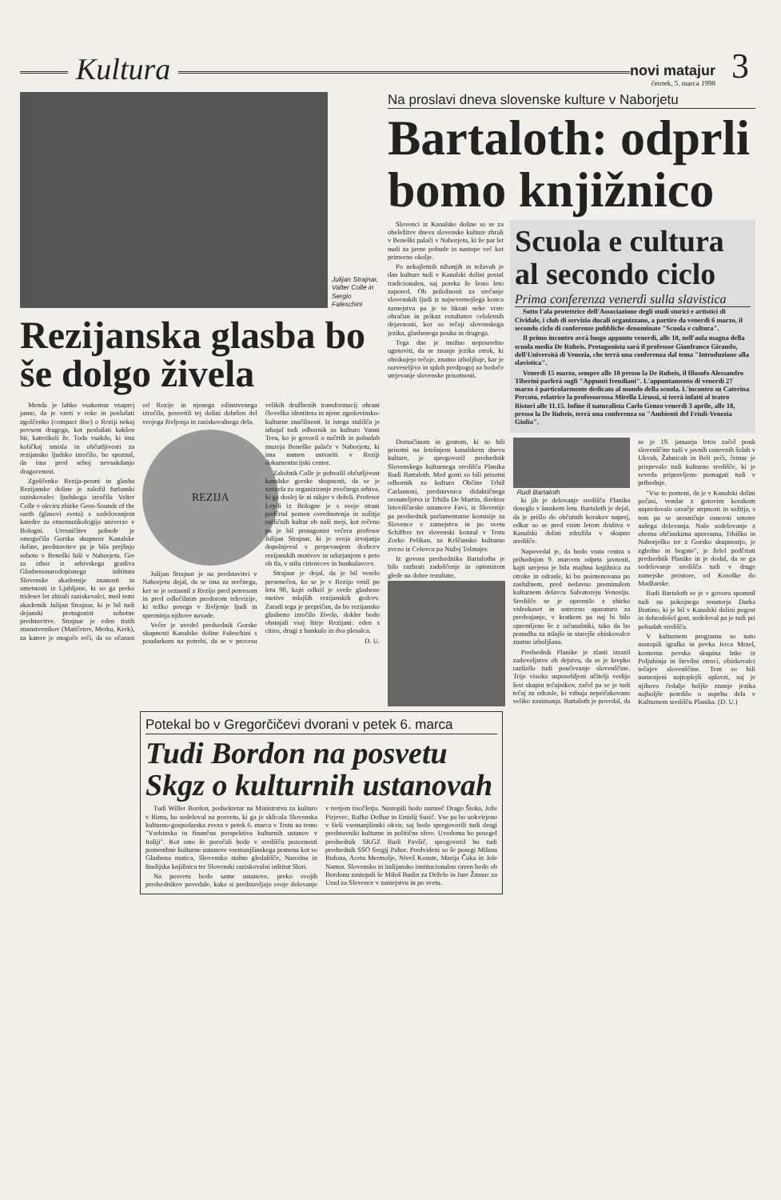Kultura
novi matajur
četrtek, 5. marca 1998
3
Julijan Strajnar, Valter Colle in Sergio Faleschini
Rezijanska glasba bo še dolgo živela
Menda je lahko vsakomur vnaprej jasno, da je vzeti v roke in poslušati zgoščenko (compact disc) o Reziji nekaj povsem drugega, kot poslušati kakšen hit, katerikoli že. Toda vsakdo, ki ima količkaj smisla in občutljivosti za rezijansko ljudsko izročilo, bo spoznal, da ima pred seboj nevsakdanjo dragocenost.
Zgoščenko Rezija-pesmi in glasba Rezijanske doline je založil furlanski raziskovalec ljudskega izročila Valter Colle v okviru zbirke Geos-Sounds of the earth (glasovi sveta) s sodelovanjem katedre za etnomuzikologijo univerze v Bologni. Uresničitev pobude je omogočila Gorska skupnost Kanalske doline, predstavitev pa je bila prejšnjo soboto v Beneški hiši v Naborjetu. Gre za izbor iz arhivskega gradiva Glasbenonarodopisnega inštituta Slovenske akademije znanosti in umetnosti iz Ljubljane, ki so ga preko trideset let zbirali raziskovalci, med temi akademik Julijan Strajnar, ki je bil tudi dejanski protagonist sobotne predstavitve. Strajnar je eden tistih znanstvenikov (Matičetov, Merku, Krek), za katere je mogoče reči, da so očarani od Rezije in njenega edinstvenega izročila, posvetili tej dolini dobršen del svojega življenja in raziskovalnega dela.
REZIJA
Julijan Strajnar je na predstavitvi v Naborjetu dejal, da se ima za srečnega, ker se je seznanil z Rezijo pred potresom in pred odločilnim prodorom televizije, ki težko posega v življenje ljudi in spreminja njihove navade.
Večer je uvedel predsednik Gorske skupnosti Kanalske doline Faleschini s poudarkom na potrebi, da se v procesu velikih družbenih transformacij ohrani človeška identiteta in njene zgodovinsko-kulturne značilnosti. Iz istega stališča je izhajal tudi odbornik za kulturo Vanni Treu, ko je govoril o načrtih in pobudah muzeja Beneške palače v Naborjetu, ki ima namen ustvariti v Reziji dokumentacijski center.
Založnik Colle je pohvalil občutljivost kanalske gorske skupnosti, da se je zavzela za organiziranje zvočnega arhiva, ki ga doslej še ni nikjer v deželi. Profesor Leydi iz Bologne je s svoje strani podčrtal pomen ovrednotenja in sožitja različnih kultur ob naši meji, kot rečeno pa je bil protagonist večera profesor Julijan Strajnar, ki je svoja izvajanja dopolnjeval s prepevanjem drobcev rezijanskih motivov in udarjanjem s peto ob tla, v stilu citiravcev in bunkulavcev.
Strajnar je dejal, da je bil veselo presenečen, ko se je v Rezijo vrnil po letu 90, kajti odkril je sveže glasbene motive mlajših rezijanskih godcev. Zaradi tega je prepričan, da bo rezijansko glasbeno izročilo živelo, dokler bodo obstajali vsaj štirje Rezijani: eden s citiro, drugi z bunkulo in dva plesalca.
D. U.
Na proslavi dneva slovenske kulture v Naborjetu
Bartaloth: odprli bomo knjižnico
Slovenci iz Kanalske doline so se za obeležitev dneva slovenske kulture zbrali v Beneški palači v Naborjetu, ki že par let nudi za javne pobude in nastope več kot primerno okolje.
Po nekajletnih nihanjih in težavah je dan kulture tudi v Kanalski dolini postal tradicionalen, saj poteka že šesto leto zapored. Ob priložnosti za srečanje slovenskih ljudi iz najsevernejšega konca zamejstva pa je to hkrati neke vrste obračun in prikaz rezultatov celoletnih dejavnosti, kot so tečaji slovenskega jezika, glasbenega pouka in drugega.
Tega dne je možno neposredno ugotoviti, da se znanje jezika otrok, ki obiskujejo tečaje, znatno izboljšuje, kar je razveseljivo in sploh predpogoj za bodoče utrjevanje slovenske prisotnosti.
Scuola e cultura al secondo ciclo
Prima conferenza venerdì sulla slavistica
Sotto l'ala protettrice dell'Associazione degli studi storici e artistici di Cividale, i club di servizio ducali organizzano, a partire da venerdì 6 marzo, il secondo ciclo di conferenze pubbliche denominate "Scuola e cultura".
Il primo incontro avrà luogo appunto venerdì, alle 18, nell'aula magna della scuola media De Rubeis. Protagonista sarà il professor Gianfranco Giraudo, dell'Università di Venezia, che terrà una conferenza dal tema "Introduzione alla slavistica".
Venerdì 15 marzo, sempre alle 18 presso la De Rubeis, il filosofo Alessandro Tiberini parlerà sugli "Appunti freudiani". L'appuntamento di venerdì 27 marzo è particolarmente dedicato al mondo della scuola. L'incontro su Caterina Percoto, relatrice la professoressa Mirella Lirussi, si terrà infatti al teatro Ristori alle 11.15. Infine il naturalista Carlo Genzo venerdì 3 aprile, alle 18, presso la De Rubeis, terrà una conferenza su "Ambienti del Friuli-Venezia Giulia".
Domačinom in gostom, ki so bili prisotni na letošnjem kanalskem dnevu kulture, je spregovoril predsednik Slovenskega kulturnega središča Planika Rudi Bartaloth. Med gosti so bili prisotni odbornik za kulturo Občine Trbiž Carlantoni, predstavnica didaktičnega ravnateljstva iz Trbiža De Martin, direktor letoviščarske ustanove Favi, iz Slovenije pa predsednik parlamentarne komisije za Slovence v zamejstvu in po svetu Schiffrer ter slovenski konzul v Trstu Zorko Pelikan, za Krščansko kulturno zvezo iz Celovca pa Nužej Tolmajer.
Iz govora predsednika Bartalotha je bilo razbrati zadoščenje in optimizem glede na dobre rezultate,
Rudi Bartaloth
ki jih je delovanje središča Planika doseglo v lanskem letu. Bartaloth je dejal, da je prišlo do občutnih korakov naprej, odkar so se pred enim letom društva v Kanalski dolini združila v skupno središče.
Napovedal je, da bodo vrata centra s prihodnjim 9. marcem odprta javnosti, kajti urejena je bila majhna knjižnica za otroke in odrasle, ki bo poimenovana po zaslužnem, pred nedavno preminulem kulturnem delavcu Salvatoreju Venosiju. Središče se je opremilo z zbirko videokaset in ustrezno aparaturo za predvajanje, v kratkem pa naj bi bilo opremljeno še z računalniki, tako da bo ponudba za mlajše in starejše obiskovalce znatno izboljšana.
Predsednik Planike je zlasti izrazil zadovoljstvo ob dejstvu, da se je krepko razširilo tudi poučevanje slovenščine. Trije visoko usposobljeni učitelji vodijo šest skupin tečajnikov, začel pa se je tudi tečaj za odrasle, ki vzbuja nepričakovano veliko zanimanja. Bartaloth je povedal, da se je 19. januarja letos začel pouk slovenščine tudi v javnih osnovnih šolah v Ukvah, Žabnicah in Beli peči, čemur je prispevalo tudi kulturno središče, ki je seveda pripravljeno pomagati tudi v prihodnje.
"Vse to pomeni, da je v Kanalski dolini počasi, vendar z gotovim korakom napredovalo ozračje strpnosti in sožitja, s tem pa se uresničuje osnovni smoter našega delovanja. Naše sodelovanje z obema občinskima upravama, Trbiško in Naborješko ter z Gorsko skupnostjo, je zgledno in bogato", je želel podčrtati predsednik Planike in je dodal, da se ga sodelovanje središča tudi v druge zamejske prostore, od Koroške do Madžarske.
Rudi Bartaloth se je v govoru spomnil tudi na pokojnega senatorja Darka Bratino, ki je bil v Kanalski dolini pogost in dobrodošel gost, sodeloval pa je tudi pri pobudah središča.
V kulturnem programu so nato nastopili igralka in pevka Jerca Mrzel, komorna pevska skupina Inke iz Poljubinja in številni otroci, obiskovalci tečajev slovenščine. Tem so bili namenjeni najtoplejši aplavzi, saj je njihovo čedalje boljše znanje jezika najboljše potrdilo o uspehu dela v Kulturnem središču Planika. (D. U.)
Potekal bo v Gregorčičevi dvorani v petek 6. marca
Tudi Bordon na posvetu Skgz o kulturnih ustanovah
Tudi Willer Bordon, podsekretar na Ministrstvu za kulturo v Rimu, bo sodeloval na posvetu, ki ga je sklicala Slovenska kulturno-gospodarska zveza v petek 6. marca v Trstu na temo "Vsebinska in finančna perspektiva kulturnih ustanov v Italiji". Kot smo že poročali bodo v središču pozornosti pomembne kulturne ustanove vsemanjšinskega pomena kot so Glasbena matica, Slovensko stalno gledališče, Narodna in študijska knjižnica ter Slovenski raziskovalni inštitut Slori.
Na posvetu bodo same ustanove, preko svojih predsednikov povedale, kako si predstavljajo svoje delovanje v tretjem tisočletju. Nastopili bodo namreč Drago Štoka, Jože Pirjevec, Rafko Dolhar in Emidij Susič. Vse pa bo uokvirjeno v širši vsemanjšinski okvir, saj bodo spregovorili tudi drugi predstavniki kulturne in politične sfere. Uvodoma bo posegel predsednik SKGZ Rudi Pavšič, spregovoril bo tudi predsednik SSO Sergij Pahor. Predvideni so še posegi Milana Bufona, Aceta Mermolje, Niveš Kosute, Marija Čuka in Jole Namor. Slovensko in italijansko institucionalno raven bodo ob Bordonu zastopali še Miloš Budin za Deželo in Jure Žmauc za Urad za Slovence v zamejstvu in po svetu.